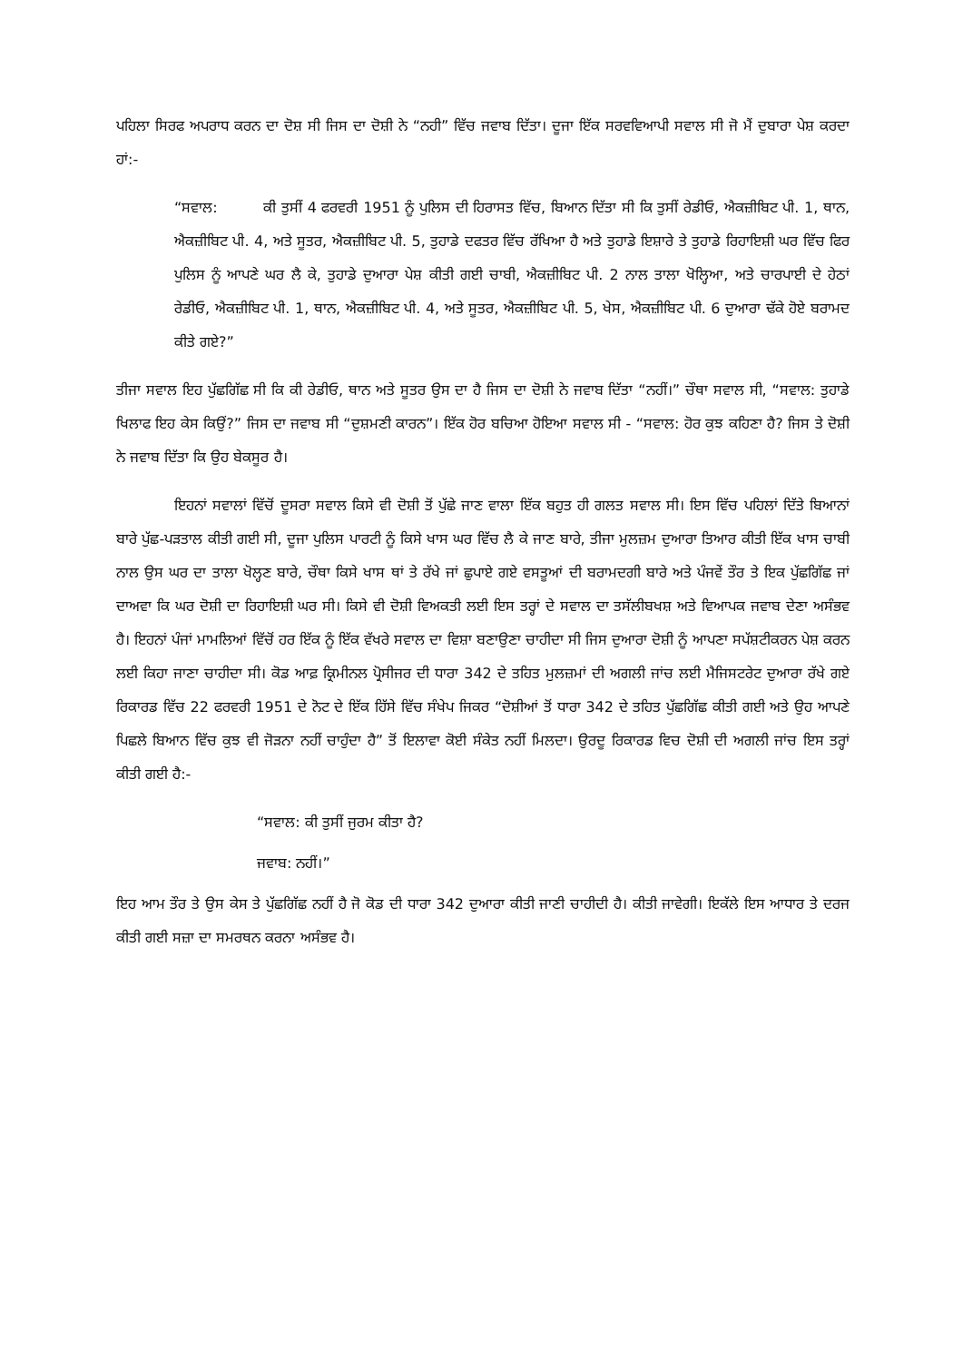ਪਹਿਲਾ ਸਿਰਫ ਅਪਰਾਧ ਕਰਨ ਦਾ ਦੋਸ਼ ਸੀ ਜਿਸ ਦਾ ਦੋਸ਼ੀ ਨੇ “ਨਹੀ” ਵਿੱਚ ਜਵਾਬ ਦਿੱਤਾ। ਦੂਜਾ ਇੱਕ ਸਰਵਵਿਆਪੀ ਸਵਾਲ ਸੀ ਜੋ ਮੈਂ ਦੁਬਾਰਾ ਪੇਸ਼ ਕਰਦਾ ਹਾਂ:-
“ਸਵਾਲ: ਕੀ ਤੁਸੀਂ 4 ਫਰਵਰੀ 1951 ਨੂੰ ਪੁਲਿਸ ਦੀ ਹਿਰਾਸਤ ਵਿੱਚ, ਬਿਆਨ ਦਿੱਤਾ ਸੀ ਕਿ ਤੁਸੀਂ ਰੇਡੀਓ, ਐਕਜ਼ੀਬਿਟ ਪੀ. 1, ਥਾਨ, ਐਕਜ਼ੀਬਿਟ ਪੀ. 4, ਅਤੇ ਸੂਤਰ, ਐਕਜ਼ੀਬਿਟ ਪੀ. 5, ਤੁਹਾਡੇ ਦਫਤਰ ਵਿੱਚ ਰੱਖਿਆ ਹੈ ਅਤੇ ਤੁਹਾਡੇ ਇਸ਼ਾਰੇ ਤੇ ਤੁਹਾਡੇ ਰਿਹਾਇਸ਼ੀ ਘਰ ਵਿੱਚ ਫਿਰ ਪੁਲਿਸ ਨੂੰ ਆਪਣੇ ਘਰ ਲੈ ਕੇ, ਤੁਹਾਡੇ ਦੁਆਰਾ ਪੇਸ਼ ਕੀਤੀ ਗਈ ਚਾਬੀ, ਐਕਜ਼ੀਬਿਟ ਪੀ. 2 ਨਾਲ ਤਾਲਾ ਖੋਲ੍ਹਿਆ, ਅਤੇ ਚਾਰਪਾਈ ਦੇ ਹੇਠਾਂ ਰੇਡੀਓ, ਐਕਜ਼ੀਬਿਟ ਪੀ. 1, ਥਾਨ, ਐਕਜ਼ੀਬਿਟ ਪੀ. 4, ਅਤੇ ਸੂਤਰ, ਐਕਜ਼ੀਬਿਟ ਪੀ. 5, ਖੇਸ, ਐਕਜ਼ੀਬਿਟ ਪੀ. 6 ਦੁਆਰਾ ਢੱਕੇ ਹੋਏ ਬਰਾਮਦ ਕੀਤੇ ਗਏ?”
ਤੀਜਾ ਸਵਾਲ ਇਹ ਪੁੱਛਗਿੱਛ ਸੀ ਕਿ ਕੀ ਰੇਡੀਓ, ਥਾਨ ਅਤੇ ਸੂਤਰ ਉਸ ਦਾ ਹੈ ਜਿਸ ਦਾ ਦੋਸ਼ੀ ਨੇ ਜਵਾਬ ਦਿੱਤਾ “ਨਹੀਂ।” ਚੌਥਾ ਸਵਾਲ ਸੀ, “ਸਵਾਲ: ਤੁਹਾਡੇ ਖਿਲਾਫ ਇਹ ਕੇਸ ਕਿਉਂ?” ਜਿਸ ਦਾ ਜਵਾਬ ਸੀ “ਦੁਸ਼ਮਣੀ ਕਾਰਨ”। ਇੱਕ ਹੋਰ ਬਚਿਆ ਹੋਇਆ ਸਵਾਲ ਸੀ - “ਸਵਾਲ: ਹੋਰ ਕੁਝ ਕਹਿਣਾ ਹੈ? ਜਿਸ ਤੇ ਦੋਸ਼ੀ ਨੇ ਜਵਾਬ ਦਿੱਤਾ ਕਿ ਉਹ ਬੇਕਸੂਰ ਹੈ।
ਇਹਨਾਂ ਸਵਾਲਾਂ ਵਿੱਚੋਂ ਦੂਸਰਾ ਸਵਾਲ ਕਿਸੇ ਵੀ ਦੋਸ਼ੀ ਤੋਂ ਪੁੱਛੇ ਜਾਣ ਵਾਲਾ ਇੱਕ ਬਹੁਤ ਹੀ ਗਲਤ ਸਵਾਲ ਸੀ। ਇਸ ਵਿੱਚ ਪਹਿਲਾਂ ਦਿੱਤੇ ਬਿਆਨਾਂ ਬਾਰੇ ਪੁੱਛ-ਪੜਤਾਲ ਕੀਤੀ ਗਈ ਸੀ, ਦੂਜਾ ਪੁਲਿਸ ਪਾਰਟੀ ਨੂੰ ਕਿਸੇ ਖਾਸ ਘਰ ਵਿੱਚ ਲੈ ਕੇ ਜਾਣ ਬਾਰੇ, ਤੀਜਾ ਮੁਲਜ਼ਮ ਦੁਆਰਾ ਤਿਆਰ ਕੀਤੀ ਇੱਕ ਖਾਸ ਚਾਬੀ ਨਾਲ ਉਸ ਘਰ ਦਾ ਤਾਲਾ ਖੋਲ੍ਹਣ ਬਾਰੇ, ਚੌਥਾ ਕਿਸੇ ਖਾਸ ਥਾਂ ਤੇ ਰੱਖੇ ਜਾਂ ਛੁਪਾਏ ਗਏ ਵਸਤੂਆਂ ਦੀ ਬਰਾਮਦਗੀ ਬਾਰੇ ਅਤੇ ਪੰਜਵੇਂ ਤੌਰ ਤੇ ਇਕ ਪੁੱਛਗਿੱਛ ਜਾਂ ਦਾਅਵਾ ਕਿ ਘਰ ਦੋਸ਼ੀ ਦਾ ਰਿਹਾਇਸ਼ੀ ਘਰ ਸੀ। ਕਿਸੇ ਵੀ ਦੋਸ਼ੀ ਵਿਅਕਤੀ ਲਈ ਇਸ ਤਰ੍ਹਾਂ ਦੇ ਸਵਾਲ ਦਾ ਤਸੱਲੀਬਖਸ਼ ਅਤੇ ਵਿਆਪਕ ਜਵਾਬ ਦੇਣਾ ਅਸੰਭਵ ਹੈ। ਇਹਨਾਂ ਪੰਜਾਂ ਮਾਮਲਿਆਂ ਵਿੱਚੋਂ ਹਰ ਇੱਕ ਨੂੰ ਇੱਕ ਵੱਖਰੇ ਸਵਾਲ ਦਾ ਵਿਸ਼ਾ ਬਣਾਉਣਾ ਚਾਹੀਦਾ ਸੀ ਜਿਸ ਦੁਆਰਾ ਦੋਸ਼ੀ ਨੂੰ ਆਪਣਾ ਸਪੱਸ਼ਟੀਕਰਨ ਪੇਸ਼ ਕਰਨ ਲਈ ਕਿਹਾ ਜਾਣਾ ਚਾਹੀਦਾ ਸੀ। ਕੋਡ ਆਫ਼ ਕ੍ਰਿਮੀਨਲ ਪ੍ਰੋਸੀਜਰ ਦੀ ਧਾਰਾ 342 ਦੇ ਤਹਿਤ ਮੁਲਜ਼ਮਾਂ ਦੀ ਅਗਲੀ ਜਾਂਚ ਲਈ ਮੈਜਿਸਟਰੇਟ ਦੁਆਰਾ ਰੱਖੇ ਗਏ ਰਿਕਾਰਡ ਵਿੱਚ 22 ਫਰਵਰੀ 1951 ਦੇ ਨੋਟ ਦੇ ਇੱਕ ਹਿੱਸੇ ਵਿੱਚ ਸੰਖੇਪ ਜਿਕਰ “ਦੋਸ਼ੀਆਂ ਤੋਂ ਧਾਰਾ 342 ਦੇ ਤਹਿਤ ਪੁੱਛਗਿੱਛ ਕੀਤੀ ਗਈ ਅਤੇ ਉਹ ਆਪਣੇ ਪਿਛਲੇ ਬਿਆਨ ਵਿੱਚ ਕੁਝ ਵੀ ਜੋੜਨਾ ਨਹੀਂ ਚਾਹੁੰਦਾ ਹੈ” ਤੋਂ ਇਲਾਵਾ ਕੋਈ ਸੰਕੇਤ ਨਹੀਂ ਮਿਲਦਾ। ਉਰਦੂ ਰਿਕਾਰਡ ਵਿਚ ਦੋਸ਼ੀ ਦੀ ਅਗਲੀ ਜਾਂਚ ਇਸ ਤਰ੍ਹਾਂ ਕੀਤੀ ਗਈ ਹੈ:-
“ਸਵਾਲ: ਕੀ ਤੁਸੀਂ ਜੁਰਮ ਕੀਤਾ ਹੈ?
ਜਵਾਬ: ਨਹੀਂ।”
ਇਹ ਆਮ ਤੌਰ ਤੇ ਉਸ ਕੇਸ ਤੇ ਪੁੱਛਗਿੱਛ ਨਹੀਂ ਹੈ ਜੋ ਕੋਡ ਦੀ ਧਾਰਾ 342 ਦੁਆਰਾ ਕੀਤੀ ਜਾਣੀ ਚਾਹੀਦੀ ਹੈ। ਕੀਤੀ ਜਾਵੇਗੀ। ਇਕੱਲੇ ਇਸ ਆਧਾਰ ਤੇ ਦਰਜ ਕੀਤੀ ਗਈ ਸਜ਼ਾ ਦਾ ਸਮਰਥਨ ਕਰਨਾ ਅਸੰਭਵ ਹੈ।